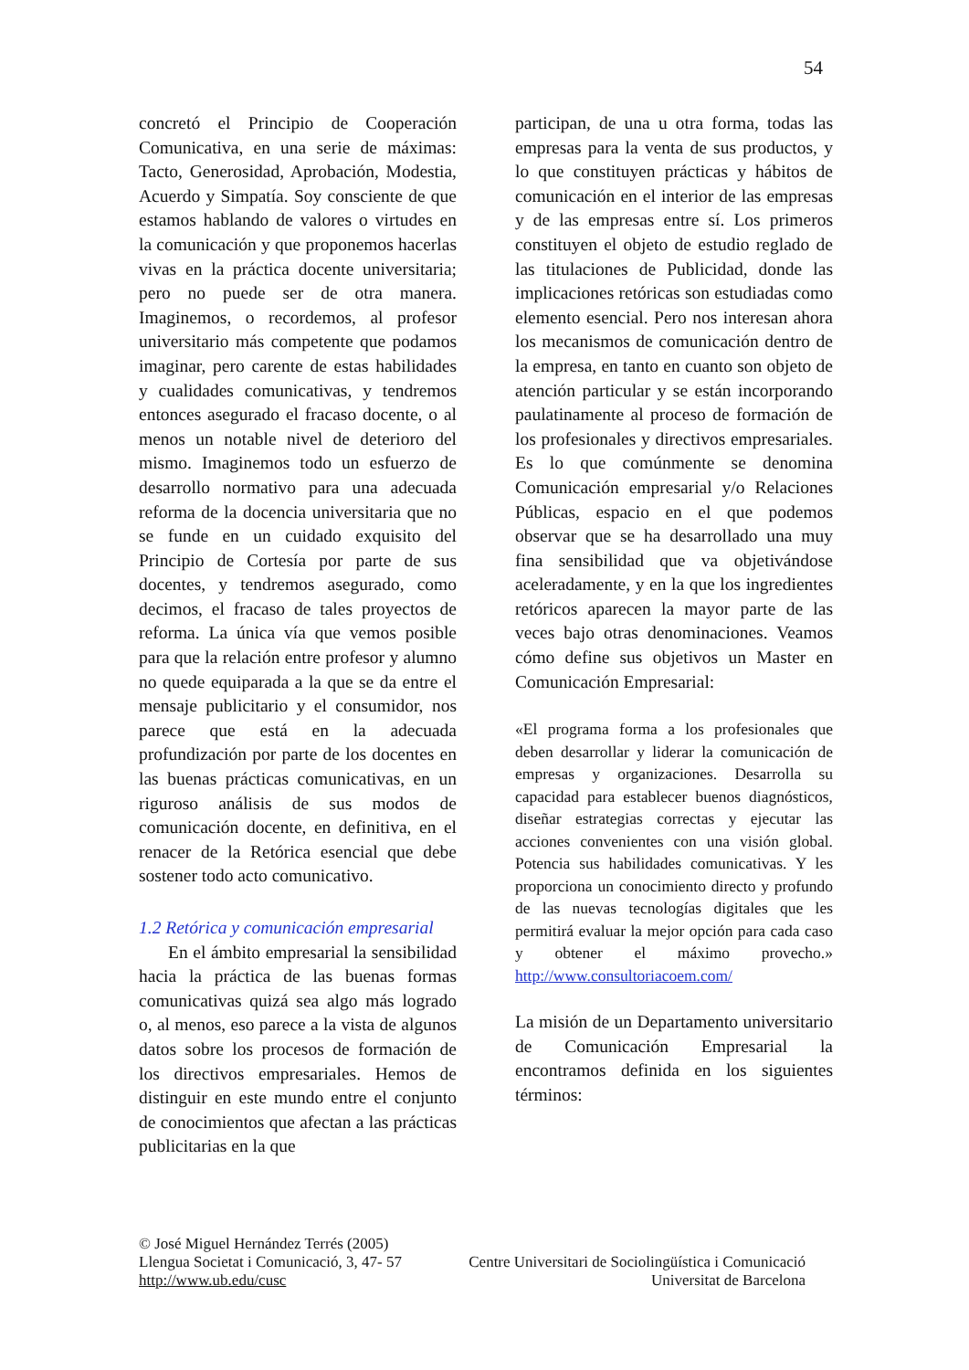54
concretó el Principio de Cooperación Comunicativa, en una serie de máximas: Tacto, Generosidad, Aprobación, Modestia, Acuerdo y Simpatía. Soy consciente de que estamos hablando de valores o virtudes en la comunicación y que proponemos hacerlas vivas en la práctica docente universitaria; pero no puede ser de otra manera. Imaginemos, o recordemos, al profesor universitario más competente que podamos imaginar, pero carente de estas habilidades y cualidades comunicativas, y tendremos entonces asegurado el fracaso docente, o al menos un notable nivel de deterioro del mismo. Imaginemos todo un esfuerzo de desarrollo normativo para una adecuada reforma de la docencia universitaria que no se funde en un cuidado exquisito del Principio de Cortesía por parte de sus docentes, y tendremos asegurado, como decimos, el fracaso de tales proyectos de reforma. La única vía que vemos posible para que la relación entre profesor y alumno no quede equiparada a la que se da entre el mensaje publicitario y el consumidor, nos parece que está en la adecuada profundización por parte de los docentes en las buenas prácticas comunicativas, en un riguroso análisis de sus modos de comunicación docente, en definitiva, en el renacer de la Retórica esencial que debe sostener todo acto comunicativo.
1.2 Retórica y comunicación empresarial
En el ámbito empresarial la sensibilidad hacia la práctica de las buenas formas comunicativas quizá sea algo más logrado o, al menos, eso parece a la vista de algunos datos sobre los procesos de formación de los directivos empresariales. Hemos de distinguir en este mundo entre el conjunto de conocimientos que afectan a las prácticas publicitarias en la que
participan, de una u otra forma, todas las empresas para la venta de sus productos, y lo que constituyen prácticas y hábitos de comunicación en el interior de las empresas y de las empresas entre sí. Los primeros constituyen el objeto de estudio reglado de las titulaciones de Publicidad, donde las implicaciones retóricas son estudiadas como elemento esencial. Pero nos interesan ahora los mecanismos de comunicación dentro de la empresa, en tanto en cuanto son objeto de atención particular y se están incorporando paulatinamente al proceso de formación de los profesionales y directivos empresariales. Es lo que comúnmente se denomina Comunicación empresarial y/o Relaciones Públicas, espacio en el que podemos observar que se ha desarrollado una muy fina sensibilidad que va objetivándose aceleradamente, y en la que los ingredientes retóricos aparecen la mayor parte de las veces bajo otras denominaciones. Veamos cómo define sus objetivos un Master en Comunicación Empresarial:
«El programa forma a los profesionales que deben desarrollar y liderar la comunicación de empresas y organizaciones. Desarrolla su capacidad para establecer buenos diagnósticos, diseñar estrategias correctas y ejecutar las acciones convenientes con una visión global. Potencia sus habilidades comunicativas. Y les proporciona un conocimiento directo y profundo de las nuevas tecnologías digitales que les permitirá evaluar la mejor opción para cada caso y obtener el máximo provecho.» http://www.consultoriacoem.com/
La misión de un Departamento universitario de Comunicación Empresarial la encontramos definida en los siguientes términos:
© José Miguel Hernández Terrés (2005)
Llengua Societat i Comunicació, 3, 47- 57 Centre Universitari de Sociolingüística i Comunicació
http://www.ub.edu/cusc Universitat de Barcelona